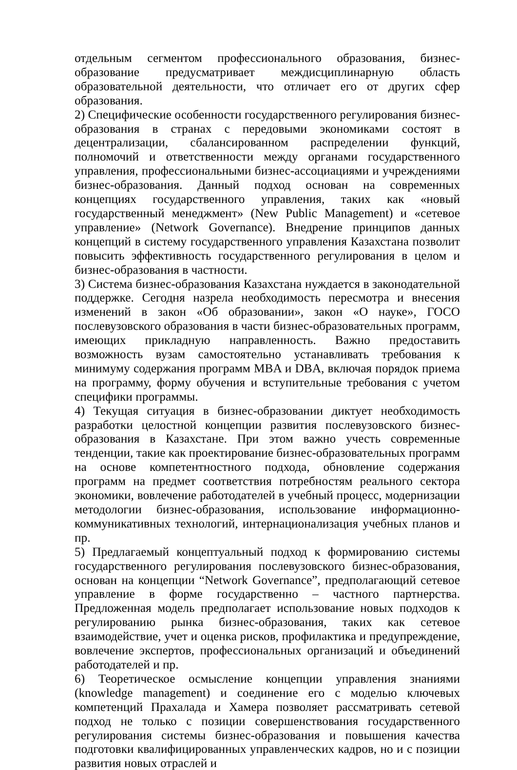отдельным сегментом профессионального образования, бизнес-образование предусматривает междисциплинарную область образовательной деятельности, что отличает его от других сфер образования.
2) Специфические особенности государственного регулирования бизнес-образования в странах с передовыми экономиками состоят в децентрализации, сбалансированном распределении функций, полномочий и ответственности между органами государственного управления, профессиональными бизнес-ассоциациями и учреждениями бизнес-образования. Данный подход основан на современных концепциях государственного управления, таких как «новый государственный менеджмент» (New Public Management) и «сетевое управление» (Network Governance). Внедрение принципов данных концепций в систему государственного управления Казахстана позволит повысить эффективность государственного регулирования в целом и бизнес-образования в частности.
3) Система бизнес-образования Казахстана нуждается в законодательной поддержке. Сегодня назрела необходимость пересмотра и внесения изменений в закон «Об образовании», закон «О науке», ГОСО послевузовского образования в части бизнес-образовательных программ, имеющих прикладную направленность. Важно предоставить возможность вузам самостоятельно устанавливать требования к минимуму содержания программ MBA и DBA, включая порядок приема на программу, форму обучения и вступительные требования с учетом специфики программы.
4) Текущая ситуация в бизнес-образовании диктует необходимость разработки целостной концепции развития послевузовского бизнес-образования в Казахстане. При этом важно учесть современные тенденции, такие как проектирование бизнес-образовательных программ на основе компетентностного подхода, обновление содержания программ на предмет соответствия потребностям реального сектора экономики, вовлечение работодателей в учебный процесс, модернизации методологии бизнес-образования, использование информационно-коммуникативных технологий, интернационализация учебных планов и пр.
5) Предлагаемый концептуальный подход к формированию системы государственного регулирования послевузовского бизнес-образования, основан на концепции “Network Governance”, предполагающий сетевое управление в форме государственно – частного партнерства. Предложенная модель предполагает использование новых подходов к регулированию рынка бизнес-образования, таких как сетевое взаимодействие, учет и оценка рисков, профилактика и предупреждение, вовлечение экспертов, профессиональных организаций и объединений работодателей и пр.
6) Теоретическое осмысление концепции управления знаниями (knowledge management) и соединение его с моделью ключевых компетенций Прахалада и Хамера позволяет рассматривать сетевой подход не только с позиции совершенствования государственного регулирования системы бизнес-образования и повышения качества подготовки квалифицированных управленческих кадров, но и с позиции развития новых отраслей и